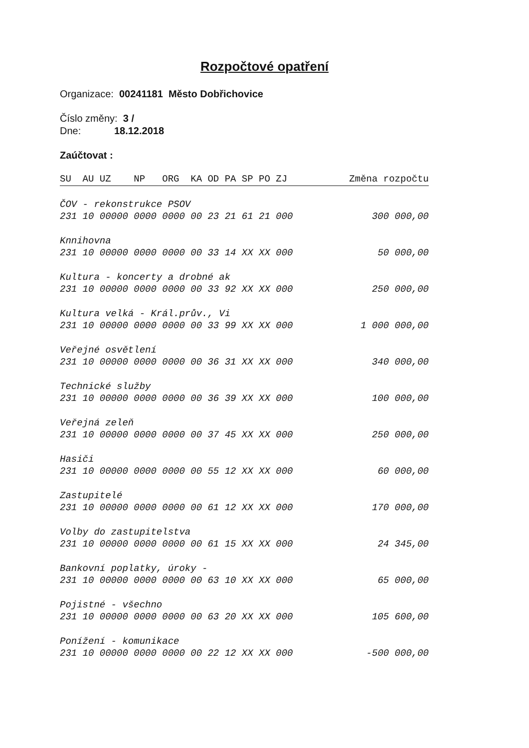Rozpočtové opatření
Organizace: 00241181 Město Dobřichovice
Číslo změny: 3 /
Dne: 18.12.2018
Zaúčtovat :
| SU AU UZ NP ORG KA OD PA SP PO ZJ | Změna rozpočtu |
| --- | --- |
| ČOV - rekonstrukce PSOV | |
| 231 10 00000 0000 0000 00 23 21 61 21 000 | 300 000,00 |
| Knnihovna | |
| 231 10 00000 0000 0000 00 33 14 XX XX 000 | 50 000,00 |
| Kultura - koncerty a drobné ak | |
| 231 10 00000 0000 0000 00 33 92 XX XX 000 | 250 000,00 |
| Kultura velká - Král.prův., Vi | |
| 231 10 00000 0000 0000 00 33 99 XX XX 000 | 1 000 000,00 |
| Veřejné osvětlení | |
| 231 10 00000 0000 0000 00 36 31 XX XX 000 | 340 000,00 |
| Technické služby | |
| 231 10 00000 0000 0000 00 36 39 XX XX 000 | 100 000,00 |
| Veřejná zeleň | |
| 231 10 00000 0000 0000 00 37 45 XX XX 000 | 250 000,00 |
| Hasiči | |
| 231 10 00000 0000 0000 00 55 12 XX XX 000 | 60 000,00 |
| Zastupitelé | |
| 231 10 00000 0000 0000 00 61 12 XX XX 000 | 170 000,00 |
| Volby do zastupitelstva | |
| 231 10 00000 0000 0000 00 61 15 XX XX 000 | 24 345,00 |
| Bankovní poplatky, úroky - | |
| 231 10 00000 0000 0000 00 63 10 XX XX 000 | 65 000,00 |
| Pojistné - všechno | |
| 231 10 00000 0000 0000 00 63 20 XX XX 000 | 105 600,00 |
| Ponížení - komunikace | |
| 231 10 00000 0000 0000 00 22 12 XX XX 000 | -500 000,00 |